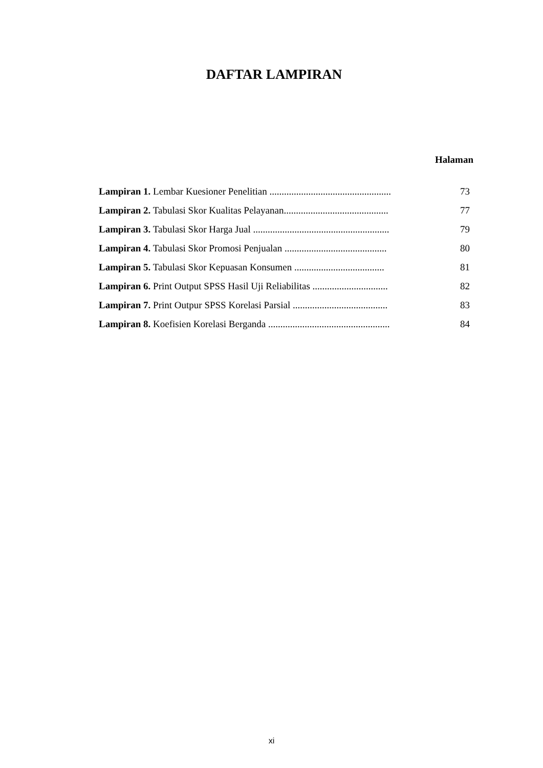DAFTAR LAMPIRAN
Halaman
| Lampiran 1. Lembar Kuesioner Penelitian .................................................. | 73 |
| Lampiran 2. Tabulasi Skor Kualitas Pelayanan........................................... | 77 |
| Lampiran 3. Tabulasi Skor Harga Jual ........................................................ | 79 |
| Lampiran 4. Tabulasi Skor Promosi Penjualan .......................................... | 80 |
| Lampiran 5. Tabulasi Skor Kepuasan Konsumen ..................................... | 81 |
| Lampiran 6. Print Output SPSS Hasil Uji Reliabilitas ............................... | 82 |
| Lampiran 7. Print Outpur SPSS Korelasi Parsial ....................................... | 83 |
| Lampiran 8. Koefisien Korelasi Berganda .................................................. | 84 |
xi